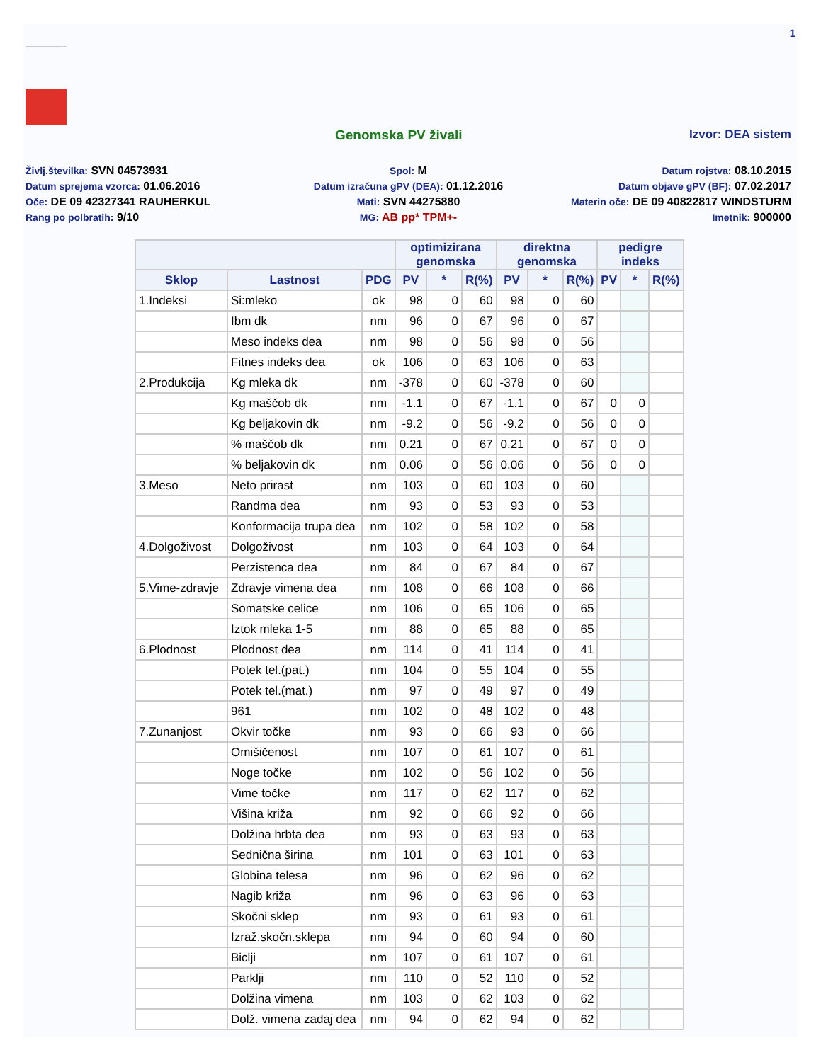1
Genomska PV živali Izvor: DEA sistem
Življ.številka: SVN 04573931
Spol: M
Datum rojstva: 08.10.2015
Datum sprejema vzorca: 01.06.2016
Datum izračuna gPV (DEA): 01.12.2016
Datum objave gPV (BF): 07.02.2017
Oče: DE 09 42327341 RAUHERKUL
Mati: SVN 44275880
Materin oče: DE 09 40822817 WINDSTURM
Rang po polbratih: 9/10
MG: AB pp* TPM+-
Imetnik: 900000
| | | | optimizirana genomska | | | direktna genomska | | | pedigre indeks | | |
| --- | --- | --- | --- | --- | --- | --- | --- | --- | --- | --- | --- |
| Sklop | Lastnost | PDG | PV | * | R(%) | PV | * | R(%) | PV | * | R(%) |
| 1.Indeksi | Si:mleko | ok | 98 | 0 | 60 | 98 | 0 | 60 | | | |
| | Ibm dk | nm | 96 | 0 | 67 | 96 | 0 | 67 | | | |
| | Meso indeks dea | nm | 98 | 0 | 56 | 98 | 0 | 56 | | | |
| | Fitnes indeks dea | ok | 106 | 0 | 63 | 106 | 0 | 63 | | | |
| 2.Produkcija | Kg mleka dk | nm | -378 | 0 | 60 | -378 | 0 | 60 | | | |
| | Kg maščob dk | nm | -1.1 | 0 | 67 | -1.1 | 0 | 67 | 0 | 0 | |
| | Kg beljakovin dk | nm | -9.2 | 0 | 56 | -9.2 | 0 | 56 | 0 | 0 | |
| | % maščob dk | nm | 0.21 | 0 | 67 | 0.21 | 0 | 67 | 0 | 0 | |
| | % beljakovin dk | nm | 0.06 | 0 | 56 | 0.06 | 0 | 56 | 0 | 0 | |
| 3.Meso | Neto prirast | nm | 103 | 0 | 60 | 103 | 0 | 60 | | | |
| | Randma dea | nm | 93 | 0 | 53 | 93 | 0 | 53 | | | |
| | Konformacija trupa dea | nm | 102 | 0 | 58 | 102 | 0 | 58 | | | |
| 4.Dolgoživost | Dolgoživost | nm | 103 | 0 | 64 | 103 | 0 | 64 | | | |
| | Perzistenca dea | nm | 84 | 0 | 67 | 84 | 0 | 67 | | | |
| 5.Vime-zdravje | Zdravje vimena dea | nm | 108 | 0 | 66 | 108 | 0 | 66 | | | |
| | Somatske celice | nm | 106 | 0 | 65 | 106 | 0 | 65 | | | |
| | Iztok mleka 1-5 | nm | 88 | 0 | 65 | 88 | 0 | 65 | | | |
| 6.Plodnost | Plodnost dea | nm | 114 | 0 | 41 | 114 | 0 | 41 | | | |
| | Potek tel.(pat.) | nm | 104 | 0 | 55 | 104 | 0 | 55 | | | |
| | Potek tel.(mat.) | nm | 97 | 0 | 49 | 97 | 0 | 49 | | | |
| | 961 | nm | 102 | 0 | 48 | 102 | 0 | 48 | | | |
| 7.Zunanjost | Okvir točke | nm | 93 | 0 | 66 | 93 | 0 | 66 | | | |
| | Omišičenost | nm | 107 | 0 | 61 | 107 | 0 | 61 | | | |
| | Noge točke | nm | 102 | 0 | 56 | 102 | 0 | 56 | | | |
| | Vime točke | nm | 117 | 0 | 62 | 117 | 0 | 62 | | | |
| | Višina križa | nm | 92 | 0 | 66 | 92 | 0 | 66 | | | |
| | Dolžina hrbta dea | nm | 93 | 0 | 63 | 93 | 0 | 63 | | | |
| | Sednična širina | nm | 101 | 0 | 63 | 101 | 0 | 63 | | | |
| | Globina telesa | nm | 96 | 0 | 62 | 96 | 0 | 62 | | | |
| | Nagib križa | nm | 96 | 0 | 63 | 96 | 0 | 63 | | | |
| | Skočni sklep | nm | 93 | 0 | 61 | 93 | 0 | 61 | | | |
| | Izraž.skočn.sklepa | nm | 94 | 0 | 60 | 94 | 0 | 60 | | | |
| | Biclji | nm | 107 | 0 | 61 | 107 | 0 | 61 | | | |
| | Parklji | nm | 110 | 0 | 52 | 110 | 0 | 52 | | | |
| | Dolžina vimena | nm | 103 | 0 | 62 | 103 | 0 | 62 | | | |
| | Dolž. vimena zadaj dea | nm | 94 | 0 | 62 | 94 | 0 | 62 | | | |